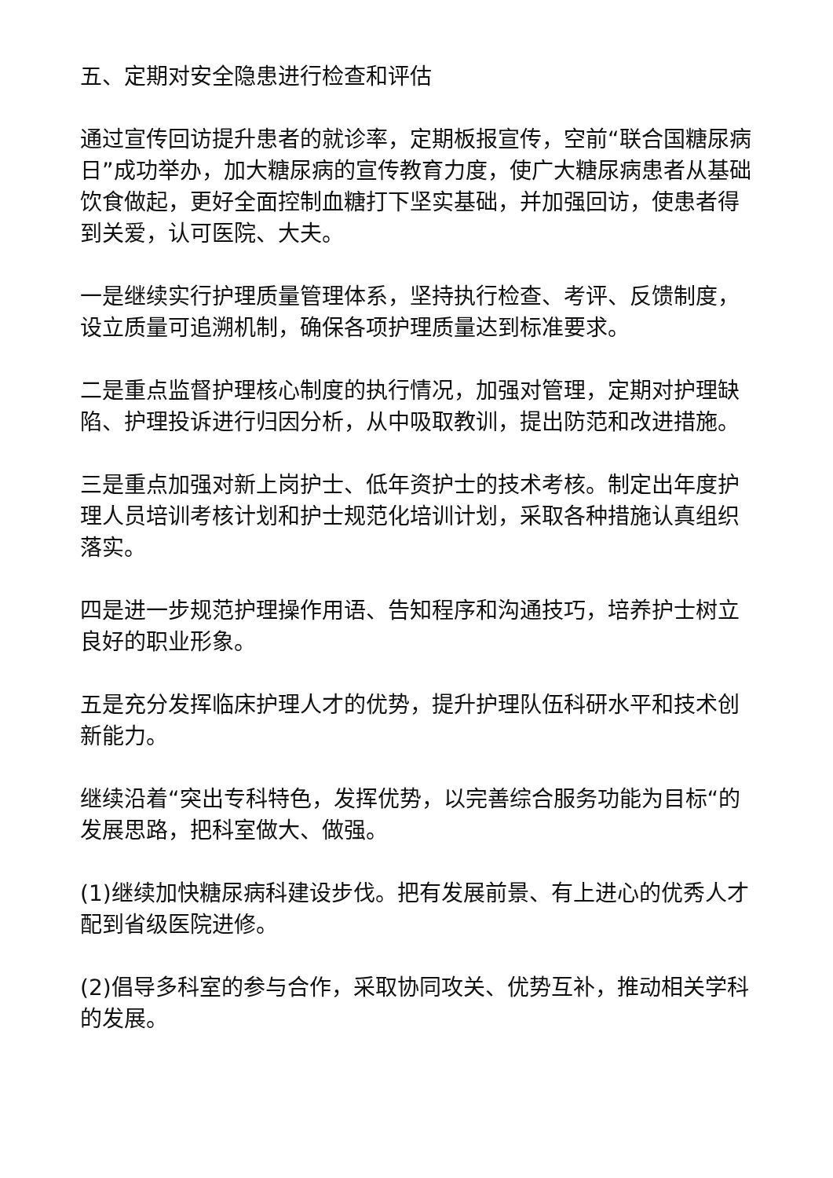五、定期对安全隐患进行检查和评估
通过宣传回访提升患者的就诊率，定期板报宣传，空前“联合国糖尿病日”成功举办，加大糖尿病的宣传教育力度，使广大糖尿病患者从基础饮食做起，更好全面控制血糖打下坚实基础，并加强回访，使患者得到关爱，认可医院、大夫。
一是继续实行护理质量管理体系，坚持执行检查、考评、反馈制度，设立质量可追溯机制，确保各项护理质量达到标准要求。
二是重点监督护理核心制度的执行情况，加强对管理，定期对护理缺陷、护理投诉进行归因分析，从中吸取教训，提出防范和改进措施。
三是重点加强对新上岗护士、低年资护士的技术考核。制定出年度护理人员培训考核计划和护士规范化培训计划，采取各种措施认真组织落实。
四是进一步规范护理操作用语、告知程序和沟通技巧，培养护士树立良好的职业形象。
五是充分发挥临床护理人才的优势，提升护理队伍科研水平和技术创新能力。
继续沿着“突出专科特色，发挥优势，以完善综合服务功能为目标“的发展思路，把科室做大、做强。
(1)继续加快糖尿病科建设步伐。把有发展前景、有上进心的优秀人才配到省级医院进修。
(2)倡导多科室的参与合作，采取协同攻关、优势互补，推动相关学科的发展。